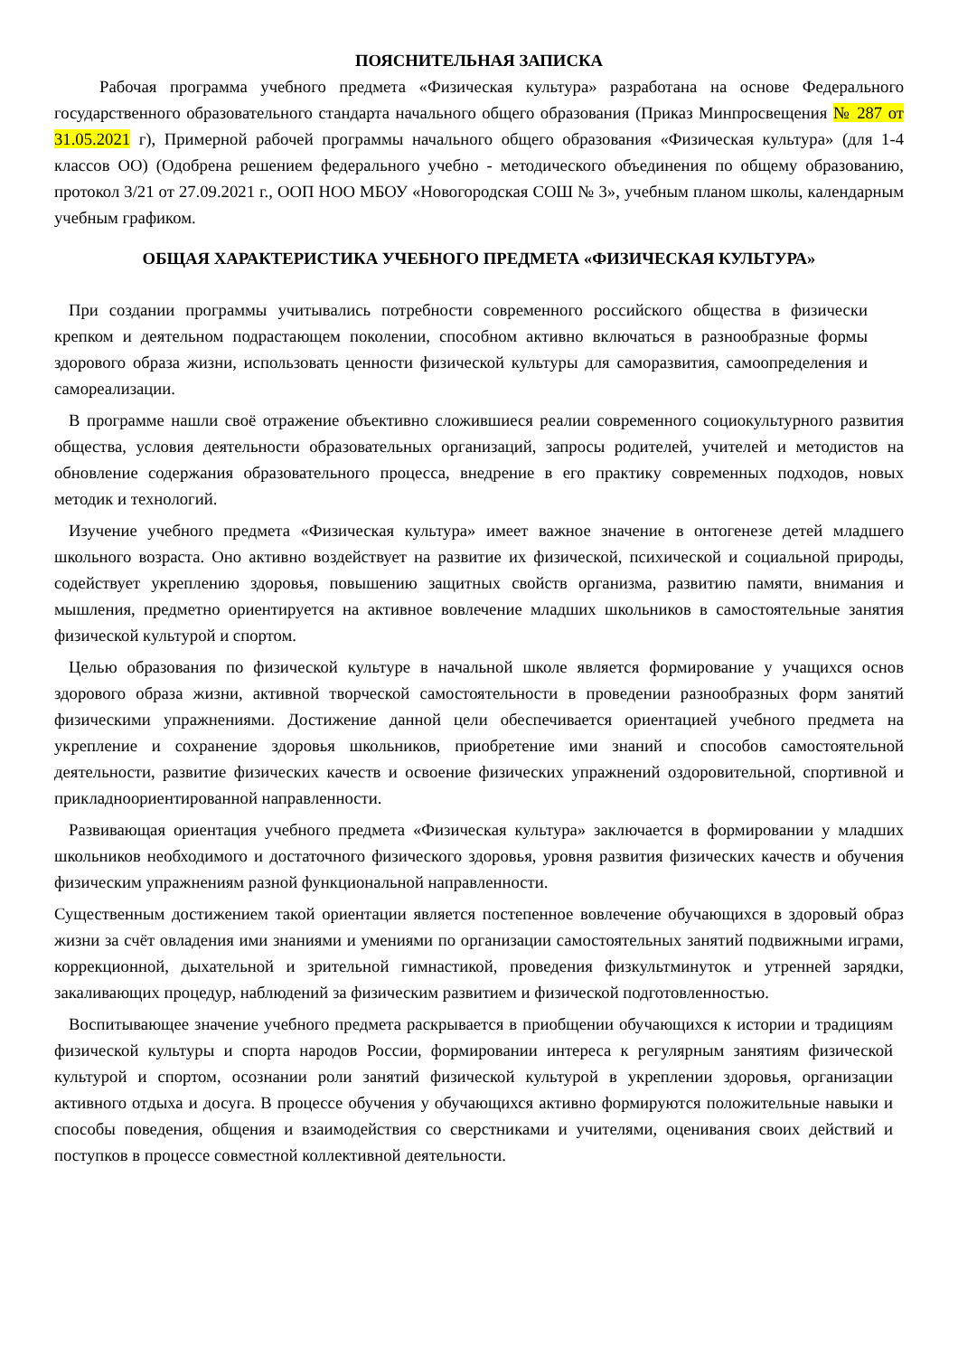ПОЯСНИТЕЛЬНАЯ ЗАПИСКА
Рабочая программа учебного предмета «Физическая культура» разработана на основе Федерального государственного образовательного стандарта начального общего образования (Приказ Минпросвещения № 287 от 31.05.2021 г), Примерной рабочей программы начального общего образования «Физическая культура» (для 1-4 классов ОО) (Одобрена решением федерального учебно - методического объединения по общему образованию, протокол 3/21 от 27.09.2021 г., ООП НОО МБОУ «Новогородская СОШ № 3», учебным планом школы, календарным учебным графиком.
ОБЩАЯ ХАРАКТЕРИСТИКА УЧЕБНОГО ПРЕДМЕТА «ФИЗИЧЕСКАЯ КУЛЬТУРА»
При создании программы учитывались потребности современного российского общества в физически крепком и деятельном подрастающем поколении, способном активно включаться в разнообразные формы здорового образа жизни, использовать ценности физической культуры для саморазвития, самоопределения и самореализации.
В программе нашли своё отражение объективно сложившиеся реалии современного социокультурного развития общества, условия деятельности образовательных организаций, запросы родителей, учителей и методистов на обновление содержания образовательного процесса, внедрение в его практику современных подходов, новых методик и технологий.
Изучение учебного предмета «Физическая культура» имеет важное значение в онтогенезе детей младшего школьного возраста. Оно активно воздействует на развитие их физической, психической и социальной природы, содействует укреплению здоровья, повышению защитных свойств организма, развитию памяти, внимания и мышления, предметно ориентируется на активное вовлечение младших школьников в самостоятельные занятия физической культурой и спортом.
Целью образования по физической культуре в начальной школе является формирование у учащихся основ здорового образа жизни, активной творческой самостоятельности в проведении разнообразных форм занятий физическими упражнениями. Достижение данной цели обеспечивается ориентацией учебного предмета на укрепление и сохранение здоровья школьников, приобретение ими знаний и способов самостоятельной деятельности, развитие физических качеств и освоение физических упражнений оздоровительной, спортивной и прикладноориентированной направленности.
Развивающая ориентация учебного предмета «Физическая культура» заключается в формировании у младших школьников необходимого и достаточного физического здоровья, уровня развития физических качеств и обучения физическим упражнениям разной функциональной направленности.
Существенным достижением такой ориентации является постепенное вовлечение обучающихся в здоровый образ жизни за счёт овладения ими знаниями и умениями по организации самостоятельных занятий подвижными играми, коррекционной, дыхательной и зрительной гимнастикой, проведения физкультминуток и утренней зарядки, закаливающих процедур, наблюдений за физическим развитием и физической подготовленностью.
Воспитывающее значение учебного предмета раскрывается в приобщении обучающихся к истории и традициям физической культуры и спорта народов России, формировании интереса к регулярным занятиям физической культурой и спортом, осознании роли занятий физической культурой в укреплении здоровья, организации активного отдыха и досуга. В процессе обучения у обучающихся активно формируются положительные навыки и способы поведения, общения и взаимодействия со сверстниками и учителями, оценивания своих действий и поступков в процессе совместной коллективной деятельности.